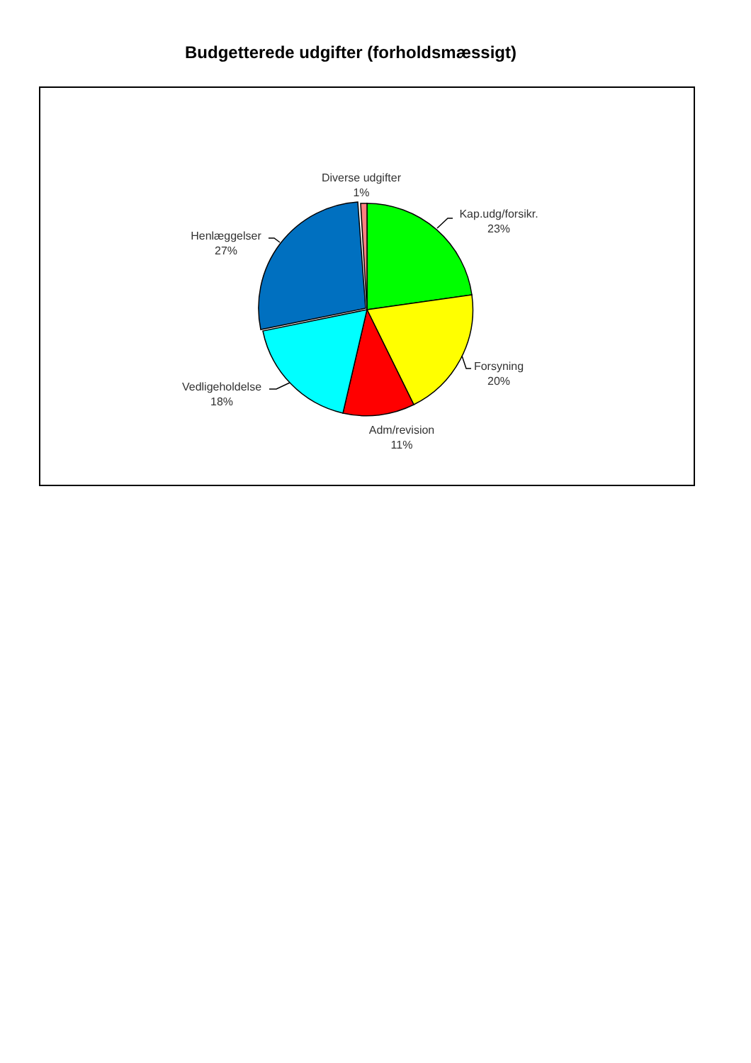Budgetterede udgifter (forholdsmæssigt)
Diverse udgifter
1%
Kap.udg/forsikr.
23%
Forsyning
20%
Adm/revision
11%
Vedligeholdelse
18%
Henlæggelser
27%